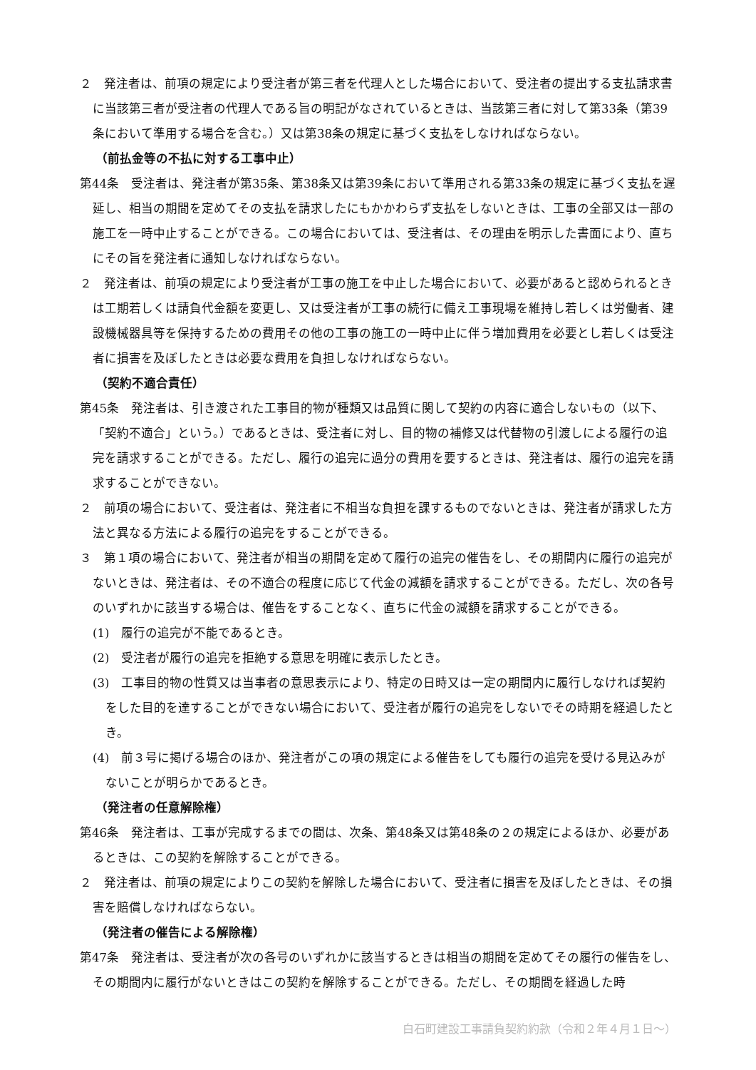２　発注者は、前項の規定により受注者が第三者を代理人とした場合において、受注者の提出する支払請求書に当該第三者が受注者の代理人である旨の明記がなされているときは、当該第三者に対して第33条（第39条において準用する場合を含む。）又は第38条の規定に基づく支払をしなければならない。
（前払金等の不払に対する工事中止）
第44条　受注者は、発注者が第35条、第38条又は第39条において準用される第33条の規定に基づく支払を遅延し、相当の期間を定めてその支払を請求したにもかかわらず支払をしないときは、工事の全部又は一部の施工を一時中止することができる。この場合においては、受注者は、その理由を明示した書面により、直ちにその旨を発注者に通知しなければならない。
２　発注者は、前項の規定により受注者が工事の施工を中止した場合において、必要があると認められるときは工期若しくは請負代金額を変更し、又は受注者が工事の続行に備え工事現場を維持し若しくは労働者、建設機械器具等を保持するための費用その他の工事の施工の一時中止に伴う増加費用を必要とし若しくは受注者に損害を及ぼしたときは必要な費用を負担しなければならない。
（契約不適合責任）
第45条　発注者は、引き渡された工事目的物が種類又は品質に関して契約の内容に適合しないもの（以下、「契約不適合」という。）であるときは、受注者に対し、目的物の補修又は代替物の引渡しによる履行の追完を請求することができる。ただし、履行の追完に過分の費用を要するときは、発注者は、履行の追完を請求することができない。
２　前項の場合において、受注者は、発注者に不相当な負担を課するものでないときは、発注者が請求した方法と異なる方法による履行の追完をすることができる。
３　第１項の場合において、発注者が相当の期間を定めて履行の追完の催告をし、その期間内に履行の追完がないときは、発注者は、その不適合の程度に応じて代金の減額を請求することができる。ただし、次の各号のいずれかに該当する場合は、催告をすることなく、直ちに代金の減額を請求することができる。
(1)　履行の追完が不能であるとき。
(2)　受注者が履行の追完を拒絶する意思を明確に表示したとき。
(3)　工事目的物の性質又は当事者の意思表示により、特定の日時又は一定の期間内に履行しなければ契約をした目的を達することができない場合において、受注者が履行の追完をしないでその時期を経過したとき。
(4)　前３号に掲げる場合のほか、発注者がこの項の規定による催告をしても履行の追完を受ける見込みがないことが明らかであるとき。
（発注者の任意解除権）
第46条　発注者は、工事が完成するまでの間は、次条、第48条又は第48条の２の規定によるほか、必要があるときは、この契約を解除することができる。
２　発注者は、前項の規定によりこの契約を解除した場合において、受注者に損害を及ぼしたときは、その損害を賠償しなければならない。
（発注者の催告による解除権）
第47条　発注者は、受注者が次の各号のいずれかに該当するときは相当の期間を定めてその履行の催告をし、その期間内に履行がないときはこの契約を解除することができる。ただし、その期間を経過した時
白石町建設工事請負契約約款（令和２年４月１日～）